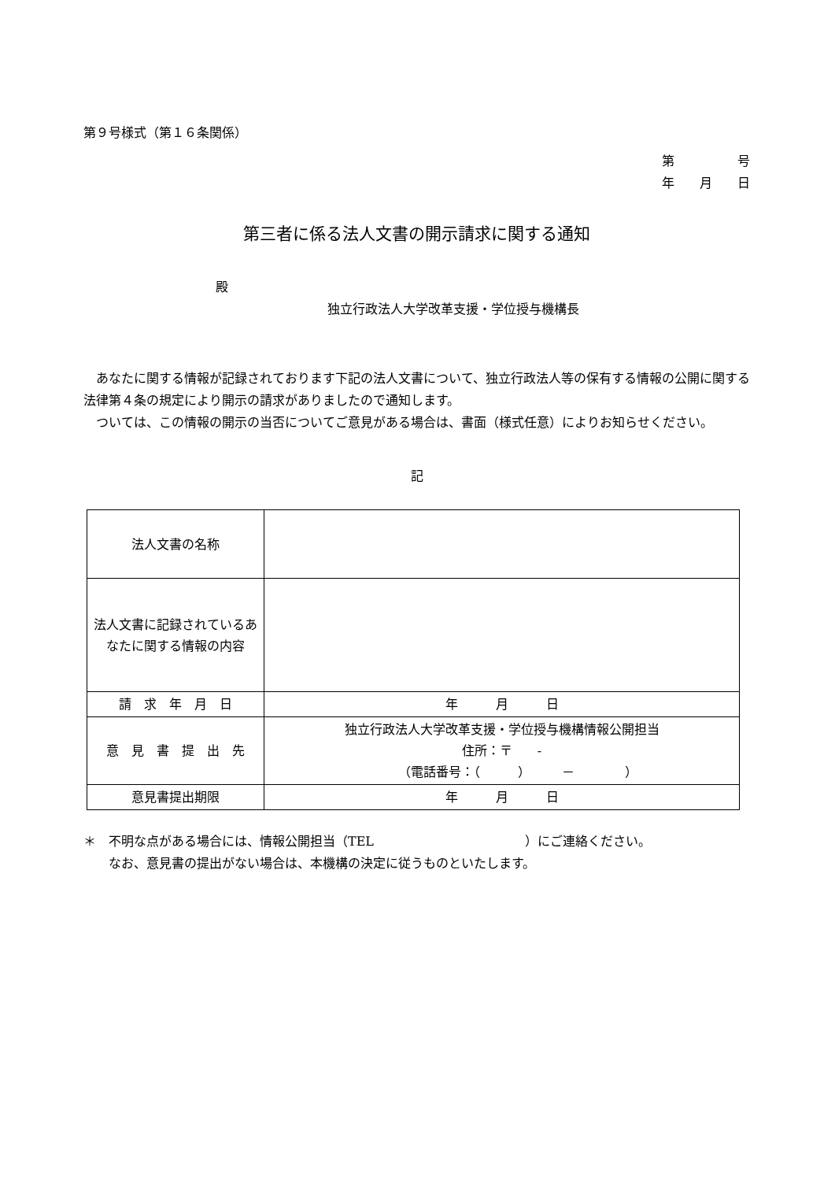第９号様式（第１６条関係）
第　　　　　号
年　　月　　日
第三者に係る法人文書の開示請求に関する通知
殿
独立行政法人大学改革支援・学位授与機構長
　あなたに関する情報が記録されております下記の法人文書について、独立行政法人等の保有する情報の公開に関する法律第４条の規定により開示の請求がありましたので通知します。
　ついては、この情報の開示の当否についてご意見がある場合は、書面（様式任意）によりお知らせください。
記
| 法人文書の名称 | |
| 法人文書に記録されているあなたに関する情報の内容 | |
| 請 求 年 月 日 | 年 月 日 |
| 意 見 書 提 出 先 | 独立行政法人大学改革支援・学位授与機構情報公開担当 住所：〒 - （電話番号：（ ） － ） |
| 意見書提出期限 | 年 月 日 |
＊　不明な点がある場合には、情報公開担当（TEL　　　　　　　　　　　　）にご連絡ください。
　　なお、意見書の提出がない場合は、本機構の決定に従うものといたします。